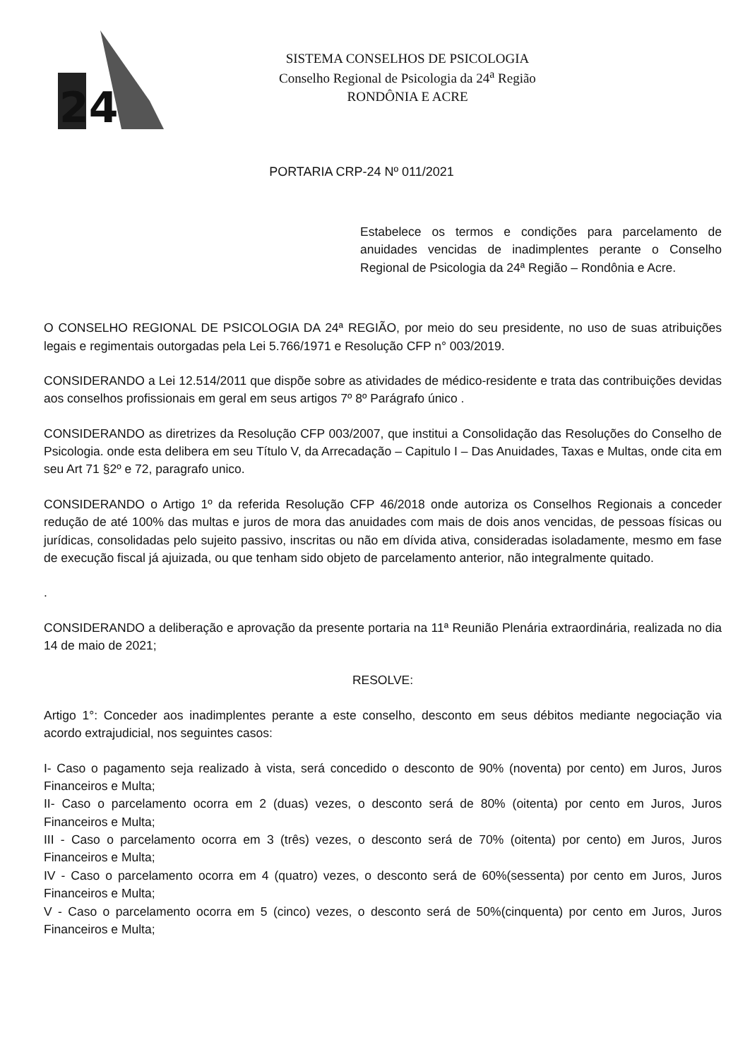24
SISTEMA CONSELHOS DE PSICOLOGIA
Conselho Regional de Psicologia da 24<sup>a</sup> Região
RONDÔNIA E ACRE
PORTARIA CRP-24 Nº 011/2021
Estabelece os termos e condições para parcelamento de anuidades vencidas de inadimplentes perante o Conselho Regional de Psicologia da 24ª Região – Rondônia e Acre.
O CONSELHO REGIONAL DE PSICOLOGIA DA 24ª REGIÃO, por meio do seu presidente, no uso de suas atribuições legais e regimentais outorgadas pela Lei 5.766/1971 e Resolução CFP n° 003/2019.
CONSIDERANDO a Lei 12.514/2011 que dispõe sobre as atividades de médico-residente e trata das contribuições devidas aos conselhos profissionais em geral em seus artigos 7º 8º Parágrafo único .
CONSIDERANDO as diretrizes da Resolução CFP 003/2007, que institui a Consolidação das Resoluções do Conselho de Psicologia. onde esta delibera em seu Título V, da Arrecadação – Capitulo I – Das Anuidades, Taxas e Multas, onde cita em seu Art 71 §2º e 72, paragrafo unico.
CONSIDERANDO o Artigo 1º da referida Resolução CFP 46/2018 onde autoriza os Conselhos Regionais a conceder redução de até 100% das multas e juros de mora das anuidades com mais de dois anos vencidas, de pessoas físicas ou jurídicas, consolidadas pelo sujeito passivo, inscritas ou não em dívida ativa, consideradas isoladamente, mesmo em fase de execução fiscal já ajuizada, ou que tenham sido objeto de parcelamento anterior, não integralmente quitado.
.
CONSIDERANDO a deliberação e aprovação da presente portaria na 11ª Reunião Plenária extraordinária, realizada no dia 14 de maio de 2021;
RESOLVE:
Artigo 1°: Conceder aos inadimplentes perante a este conselho, desconto em seus débitos mediante negociação via acordo extrajudicial, nos seguintes casos:
I- Caso o pagamento seja realizado à vista, será concedido o desconto de 90% (noventa) por cento) em Juros, Juros Financeiros e Multa;
II- Caso o parcelamento ocorra em 2 (duas) vezes, o desconto será de 80% (oitenta) por cento em Juros, Juros Financeiros e Multa;
III - Caso o parcelamento ocorra em 3 (três) vezes, o desconto será de 70% (oitenta) por cento) em Juros, Juros Financeiros e Multa;
IV - Caso o parcelamento ocorra em 4 (quatro) vezes, o desconto será de 60%(sessenta) por cento em Juros, Juros Financeiros e Multa;
V - Caso o parcelamento ocorra em 5 (cinco) vezes, o desconto será de 50%(cinquenta) por cento em Juros, Juros Financeiros e Multa;